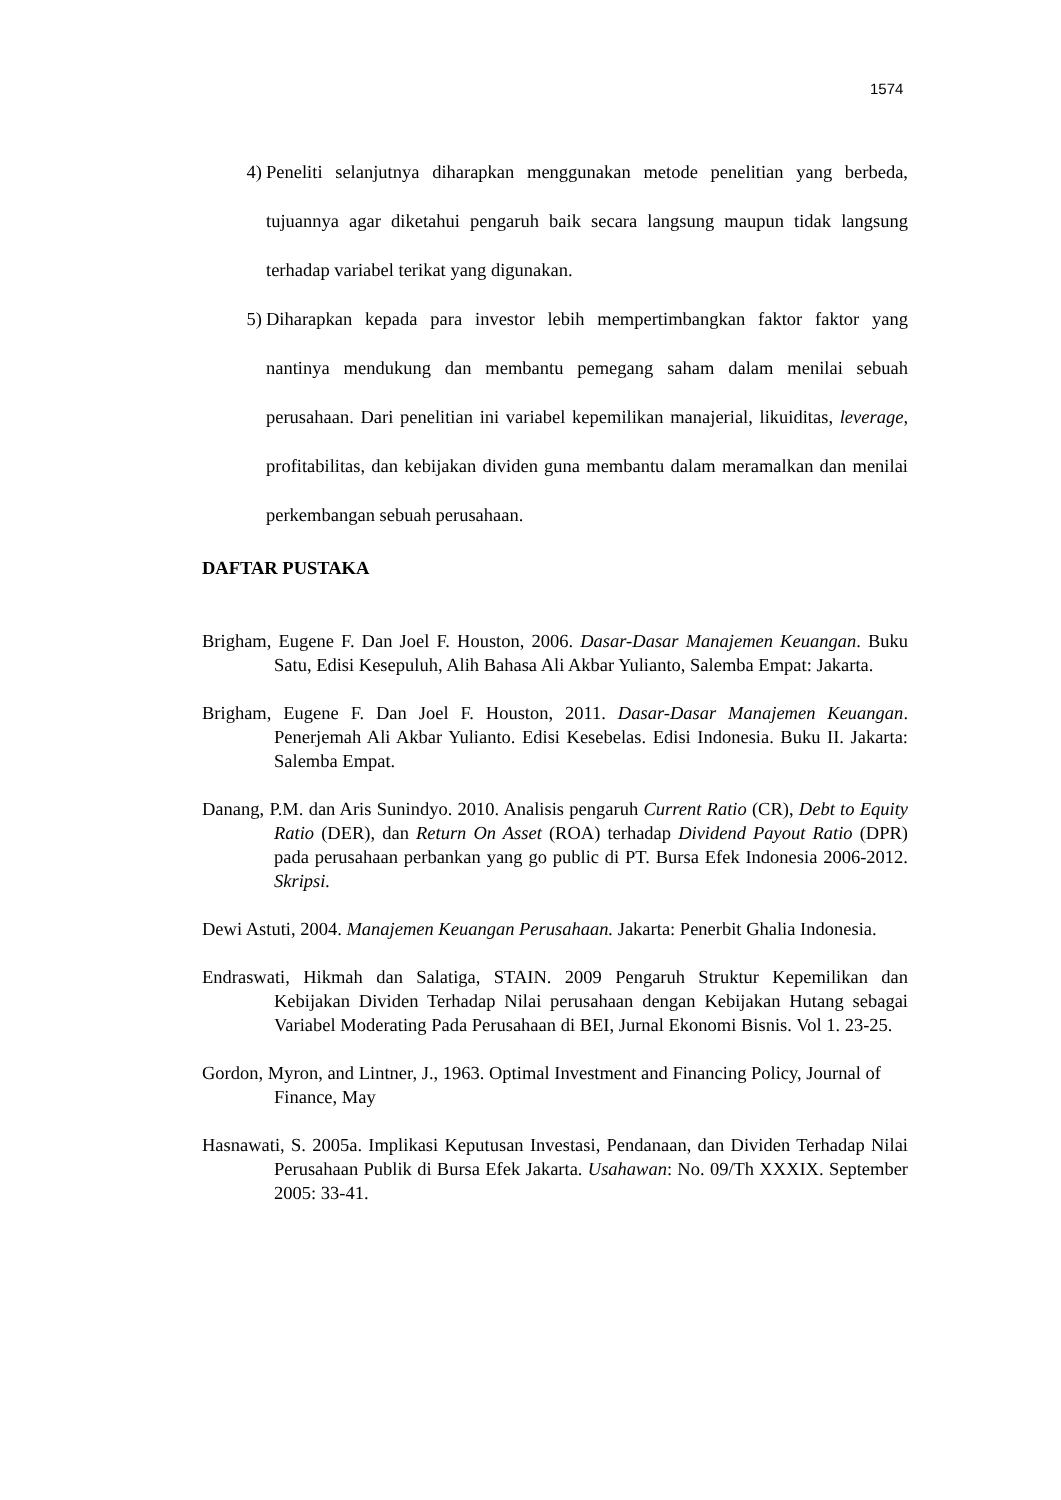1574
4) Peneliti selanjutnya diharapkan menggunakan metode penelitian yang berbeda, tujuannya agar diketahui pengaruh baik secara langsung maupun tidak langsung terhadap variabel terikat yang digunakan.
5) Diharapkan kepada para investor lebih mempertimbangkan faktor faktor yang nantinya mendukung dan membantu pemegang saham dalam menilai sebuah perusahaan. Dari penelitian ini variabel kepemilikan manajerial, likuiditas, leverage, profitabilitas, dan kebijakan dividen guna membantu dalam meramalkan dan menilai perkembangan sebuah perusahaan.
DAFTAR PUSTAKA
Brigham, Eugene F. Dan Joel F. Houston, 2006. Dasar-Dasar Manajemen Keuangan. Buku Satu, Edisi Kesepuluh, Alih Bahasa Ali Akbar Yulianto, Salemba Empat: Jakarta.
Brigham, Eugene F. Dan Joel F. Houston, 2011. Dasar-Dasar Manajemen Keuangan. Penerjemah Ali Akbar Yulianto. Edisi Kesebelas. Edisi Indonesia. Buku II. Jakarta: Salemba Empat.
Danang, P.M. dan Aris Sunindyo. 2010. Analisis pengaruh Current Ratio (CR), Debt to Equity Ratio (DER), dan Return On Asset (ROA) terhadap Dividend Payout Ratio (DPR) pada perusahaan perbankan yang go public di PT. Bursa Efek Indonesia 2006-2012. Skripsi.
Dewi Astuti, 2004. Manajemen Keuangan Perusahaan. Jakarta: Penerbit Ghalia Indonesia.
Endraswati, Hikmah dan Salatiga, STAIN. 2009 Pengaruh Struktur Kepemilikan dan Kebijakan Dividen Terhadap Nilai perusahaan dengan Kebijakan Hutang sebagai Variabel Moderating Pada Perusahaan di BEI, Jurnal Ekonomi Bisnis. Vol 1. 23-25.
Gordon, Myron, and Lintner, J., 1963. Optimal Investment and Financing Policy, Journal of Finance, May
Hasnawati, S. 2005a. Implikasi Keputusan Investasi, Pendanaan, dan Dividen Terhadap Nilai Perusahaan Publik di Bursa Efek Jakarta. Usahawan: No. 09/Th XXXIX. September 2005: 33-41.